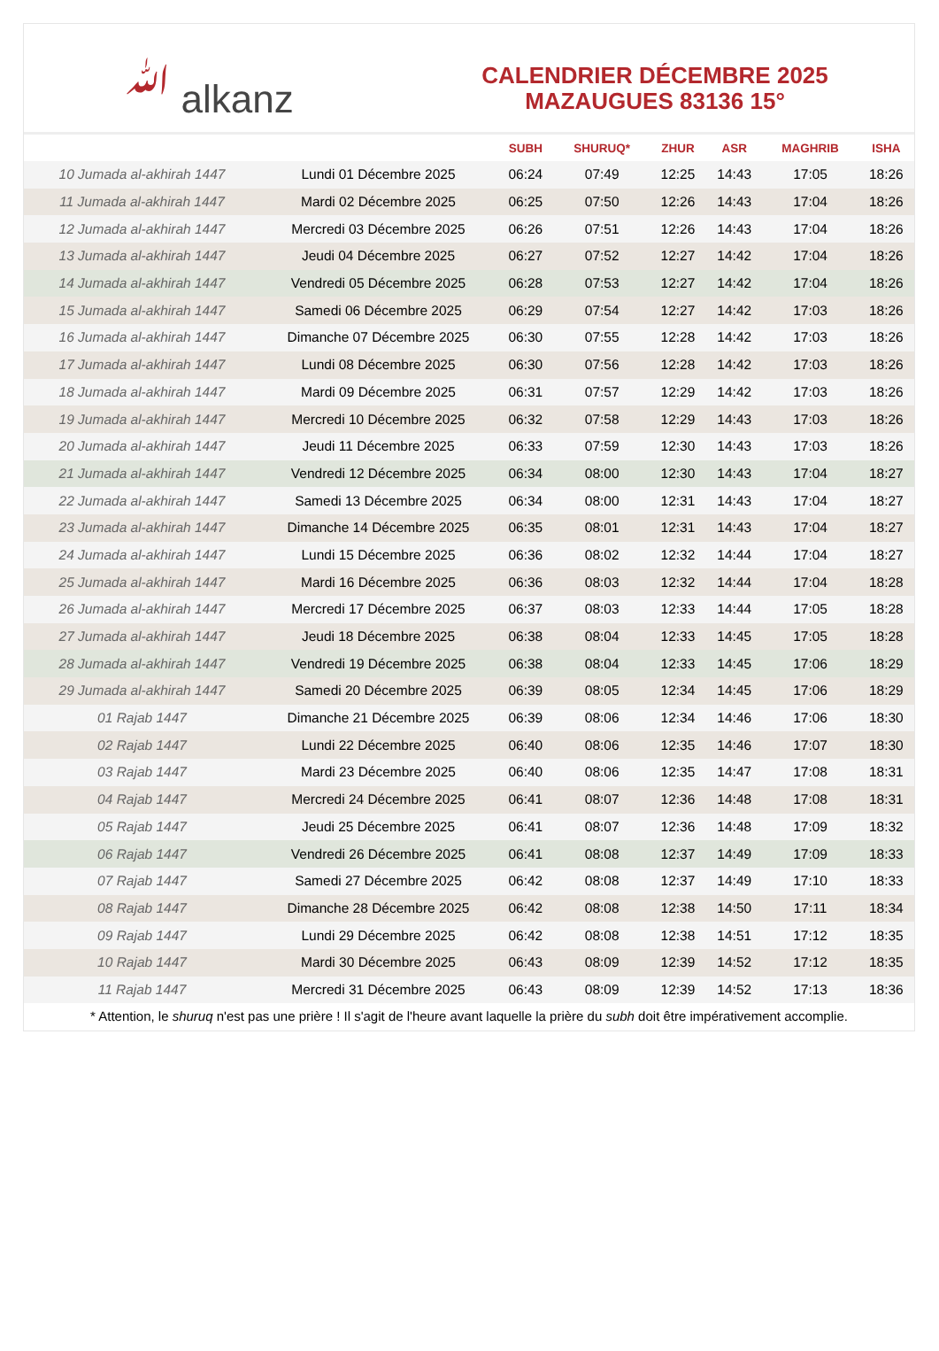ﷲ alkanz
CALENDRIER DÉCEMBRE 2025
MAZAUGUES 83136 15°
| | | SUBH | SHURUQ* | ZHUR | ASR | MAGHRIB | ISHA |
| --- | --- | --- | --- | --- | --- | --- | --- |
| 10 Jumada al-akhirah 1447 | Lundi 01 Décembre 2025 | 06:24 | 07:49 | 12:25 | 14:43 | 17:05 | 18:26 |
| 11 Jumada al-akhirah 1447 | Mardi 02 Décembre 2025 | 06:25 | 07:50 | 12:26 | 14:43 | 17:04 | 18:26 |
| 12 Jumada al-akhirah 1447 | Mercredi 03 Décembre 2025 | 06:26 | 07:51 | 12:26 | 14:43 | 17:04 | 18:26 |
| 13 Jumada al-akhirah 1447 | Jeudi 04 Décembre 2025 | 06:27 | 07:52 | 12:27 | 14:42 | 17:04 | 18:26 |
| 14 Jumada al-akhirah 1447 | Vendredi 05 Décembre 2025 | 06:28 | 07:53 | 12:27 | 14:42 | 17:04 | 18:26 |
| 15 Jumada al-akhirah 1447 | Samedi 06 Décembre 2025 | 06:29 | 07:54 | 12:27 | 14:42 | 17:03 | 18:26 |
| 16 Jumada al-akhirah 1447 | Dimanche 07 Décembre 2025 | 06:30 | 07:55 | 12:28 | 14:42 | 17:03 | 18:26 |
| 17 Jumada al-akhirah 1447 | Lundi 08 Décembre 2025 | 06:30 | 07:56 | 12:28 | 14:42 | 17:03 | 18:26 |
| 18 Jumada al-akhirah 1447 | Mardi 09 Décembre 2025 | 06:31 | 07:57 | 12:29 | 14:42 | 17:03 | 18:26 |
| 19 Jumada al-akhirah 1447 | Mercredi 10 Décembre 2025 | 06:32 | 07:58 | 12:29 | 14:43 | 17:03 | 18:26 |
| 20 Jumada al-akhirah 1447 | Jeudi 11 Décembre 2025 | 06:33 | 07:59 | 12:30 | 14:43 | 17:03 | 18:26 |
| 21 Jumada al-akhirah 1447 | Vendredi 12 Décembre 2025 | 06:34 | 08:00 | 12:30 | 14:43 | 17:04 | 18:27 |
| 22 Jumada al-akhirah 1447 | Samedi 13 Décembre 2025 | 06:34 | 08:00 | 12:31 | 14:43 | 17:04 | 18:27 |
| 23 Jumada al-akhirah 1447 | Dimanche 14 Décembre 2025 | 06:35 | 08:01 | 12:31 | 14:43 | 17:04 | 18:27 |
| 24 Jumada al-akhirah 1447 | Lundi 15 Décembre 2025 | 06:36 | 08:02 | 12:32 | 14:44 | 17:04 | 18:27 |
| 25 Jumada al-akhirah 1447 | Mardi 16 Décembre 2025 | 06:36 | 08:03 | 12:32 | 14:44 | 17:04 | 18:28 |
| 26 Jumada al-akhirah 1447 | Mercredi 17 Décembre 2025 | 06:37 | 08:03 | 12:33 | 14:44 | 17:05 | 18:28 |
| 27 Jumada al-akhirah 1447 | Jeudi 18 Décembre 2025 | 06:38 | 08:04 | 12:33 | 14:45 | 17:05 | 18:28 |
| 28 Jumada al-akhirah 1447 | Vendredi 19 Décembre 2025 | 06:38 | 08:04 | 12:33 | 14:45 | 17:06 | 18:29 |
| 29 Jumada al-akhirah 1447 | Samedi 20 Décembre 2025 | 06:39 | 08:05 | 12:34 | 14:45 | 17:06 | 18:29 |
| 01 Rajab 1447 | Dimanche 21 Décembre 2025 | 06:39 | 08:06 | 12:34 | 14:46 | 17:06 | 18:30 |
| 02 Rajab 1447 | Lundi 22 Décembre 2025 | 06:40 | 08:06 | 12:35 | 14:46 | 17:07 | 18:30 |
| 03 Rajab 1447 | Mardi 23 Décembre 2025 | 06:40 | 08:06 | 12:35 | 14:47 | 17:08 | 18:31 |
| 04 Rajab 1447 | Mercredi 24 Décembre 2025 | 06:41 | 08:07 | 12:36 | 14:48 | 17:08 | 18:31 |
| 05 Rajab 1447 | Jeudi 25 Décembre 2025 | 06:41 | 08:07 | 12:36 | 14:48 | 17:09 | 18:32 |
| 06 Rajab 1447 | Vendredi 26 Décembre 2025 | 06:41 | 08:08 | 12:37 | 14:49 | 17:09 | 18:33 |
| 07 Rajab 1447 | Samedi 27 Décembre 2025 | 06:42 | 08:08 | 12:37 | 14:49 | 17:10 | 18:33 |
| 08 Rajab 1447 | Dimanche 28 Décembre 2025 | 06:42 | 08:08 | 12:38 | 14:50 | 17:11 | 18:34 |
| 09 Rajab 1447 | Lundi 29 Décembre 2025 | 06:42 | 08:08 | 12:38 | 14:51 | 17:12 | 18:35 |
| 10 Rajab 1447 | Mardi 30 Décembre 2025 | 06:43 | 08:09 | 12:39 | 14:52 | 17:12 | 18:35 |
| 11 Rajab 1447 | Mercredi 31 Décembre 2025 | 06:43 | 08:09 | 12:39 | 14:52 | 17:13 | 18:36 |
* Attention, le shuruq n'est pas une prière ! Il s'agit de l'heure avant laquelle la prière du subh doit être impérativement accomplie.